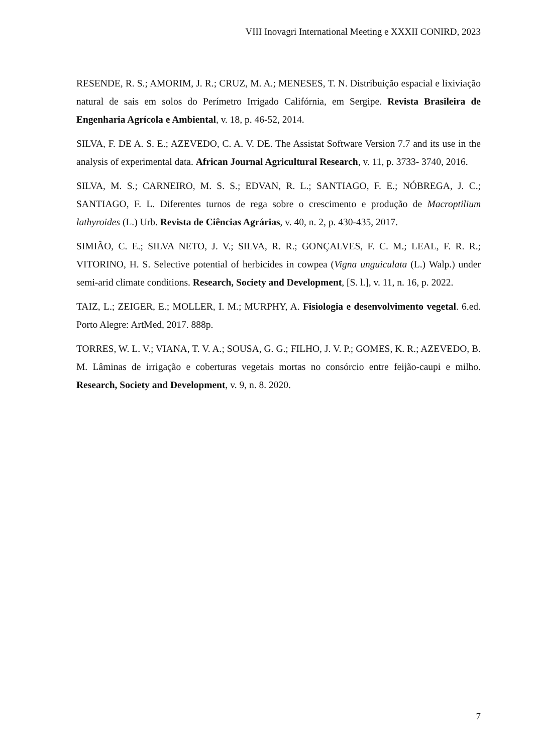VIII Inovagri International Meeting e XXXII CONIRD, 2023
RESENDE, R. S.; AMORIM, J. R.; CRUZ, M. A.; MENESES, T. N. Distribuição espacial e lixiviação natural de sais em solos do Perímetro Irrigado Califórnia, em Sergipe. Revista Brasileira de Engenharia Agrícola e Ambiental, v. 18, p. 46-52, 2014.
SILVA, F. DE A. S. E.; AZEVEDO, C. A. V. DE. The Assistat Software Version 7.7 and its use in the analysis of experimental data. African Journal Agricultural Research, v. 11, p. 3733- 3740, 2016.
SILVA, M. S.; CARNEIRO, M. S. S.; EDVAN, R. L.; SANTIAGO, F. E.; NÓBREGA, J. C.; SANTIAGO, F. L. Diferentes turnos de rega sobre o crescimento e produção de Macroptilium lathyroides (L.) Urb. Revista de Ciências Agrárias, v. 40, n. 2, p. 430-435, 2017.
SIMIÃO, C. E.; SILVA NETO, J. V.; SILVA, R. R.; GONÇALVES, F. C. M.; LEAL, F. R. R.; VITORINO, H. S. Selective potential of herbicides in cowpea (Vigna unguiculata (L.) Walp.) under semi-arid climate conditions. Research, Society and Development, [S. l.], v. 11, n. 16, p. 2022.
TAIZ, L.; ZEIGER, E.; MOLLER, I. M.; MURPHY, A. Fisiologia e desenvolvimento vegetal. 6.ed. Porto Alegre: ArtMed, 2017. 888p.
TORRES, W. L. V.; VIANA, T. V. A.; SOUSA, G. G.; FILHO, J. V. P.; GOMES, K. R.; AZEVEDO, B. M. Lâminas de irrigação e coberturas vegetais mortas no consórcio entre feijão-caupi e milho. Research, Society and Development, v. 9, n. 8. 2020.
7